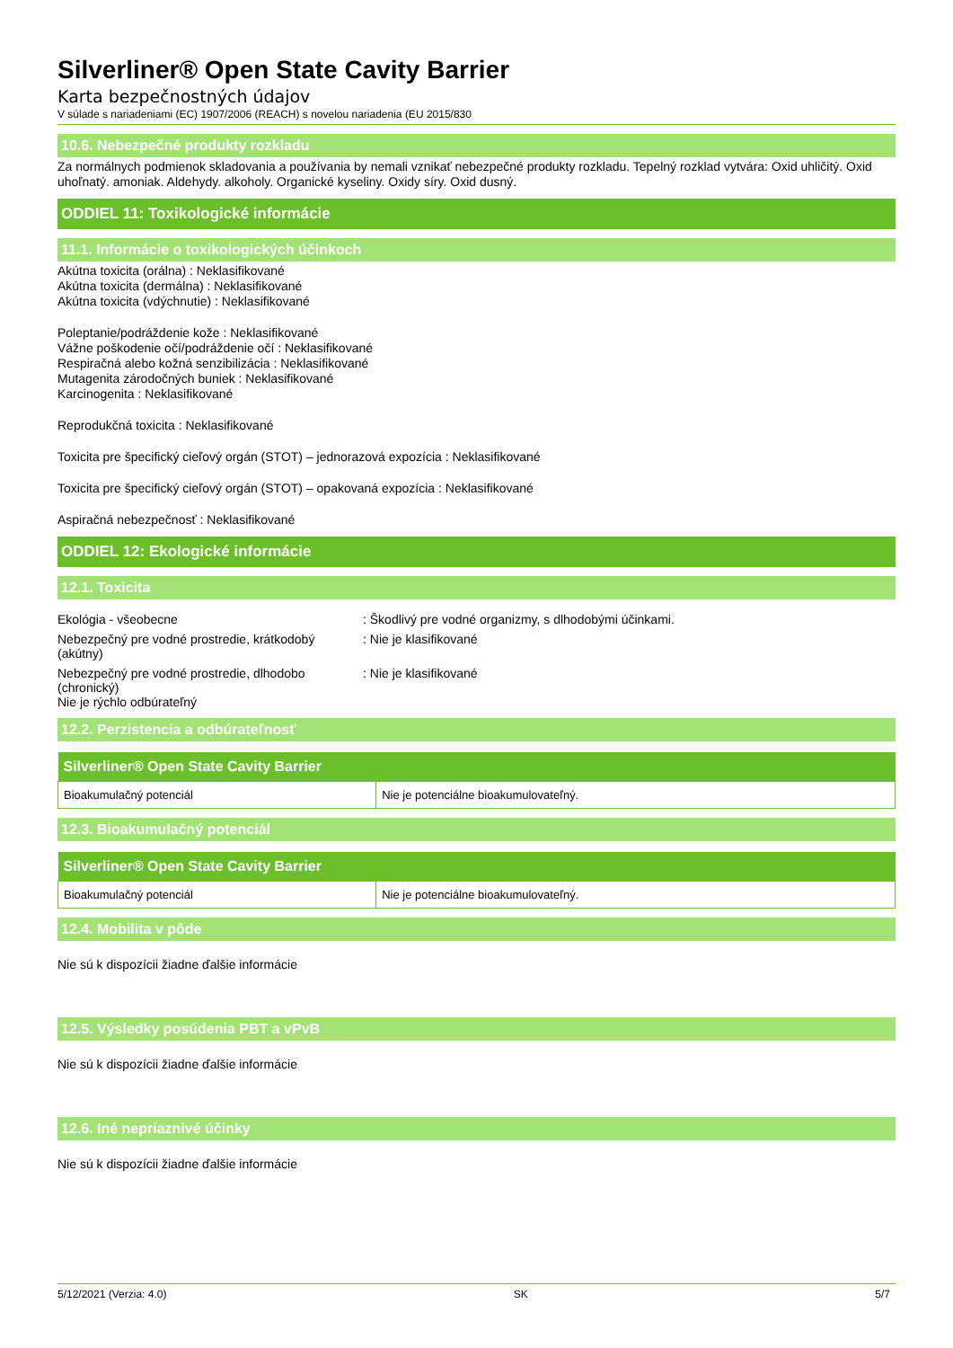Silverliner® Open State Cavity Barrier
Karta bezpečnostných údajov
V súlade s nariadeniami (EC) 1907/2006 (REACH) s novelou nariadenia (EU 2015/830
10.6. Nebezpečné produkty rozkladu
Za normálnych podmienok skladovania a používania by nemali vznikať nebezpečné produkty rozkladu. Tepelný rozklad vytvára: Oxid uhličitý. Oxid uhoľnatý. amoniak. Aldehydy. alkoholy. Organické kyseliny. Oxidy síry. Oxid dusný.
ODDIEL 11: Toxikologické informácie
11.1. Informácie o toxikologických účinkoch
Akútna toxicita (orálna) : Neklasifikované
Akútna toxicita (dermálna) : Neklasifikované
Akútna toxicita (vdýchnutie) : Neklasifikované
Poleptanie/podráždenie kože : Neklasifikované
Vážne poškodenie očí/podráždenie očí : Neklasifikované
Respiračná alebo kožná senzibilizácia : Neklasifikované
Mutagenita zárodočných buniek : Neklasifikované
Karcinogenita : Neklasifikované
Reprodukčná toxicita : Neklasifikované
Toxicita pre špecifický cieľový orgán (STOT) – jednorazová expozícia : Neklasifikované
Toxicita pre špecifický cieľový orgán (STOT) – opakovaná expozícia : Neklasifikované
Aspiračná nebezpečnosť : Neklasifikované
ODDIEL 12: Ekologické informácie
12.1. Toxicita
Ekológia - všeobecne : Škodlivý pre vodné organizmy, s dlhodobými účinkami.
Nebezpečný pre vodné prostredie, krátkodobý (akútny)
: Nie je klasifikované
Nebezpečný pre vodné prostredie, dlhodobo (chronický)
Nie je rýchlo odbúrateľný
: Nie je klasifikované
12.2. Perzistencia a odbúrateľnosť
| Silverliner® Open State Cavity Barrier | |
| --- | --- |
| Bioakumulačný potenciál | Nie je potenciálne bioakumulovateľný. |
12.3. Bioakumulačný potenciál
| Silverliner® Open State Cavity Barrier | |
| --- | --- |
| Bioakumulačný potenciál | Nie je potenciálne bioakumulovateľný. |
12.4. Mobilita v pôde
Nie sú k dispozícii žiadne ďalšie informácie
12.5. Výsledky posúdenia PBT a vPvB
Nie sú k dispozícii žiadne ďalšie informácie
12.6. Iné nepriaznivé účinky
Nie sú k dispozícii žiadne ďalšie informácie
5/12/2021 (Verzia: 4.0) SK 5/7